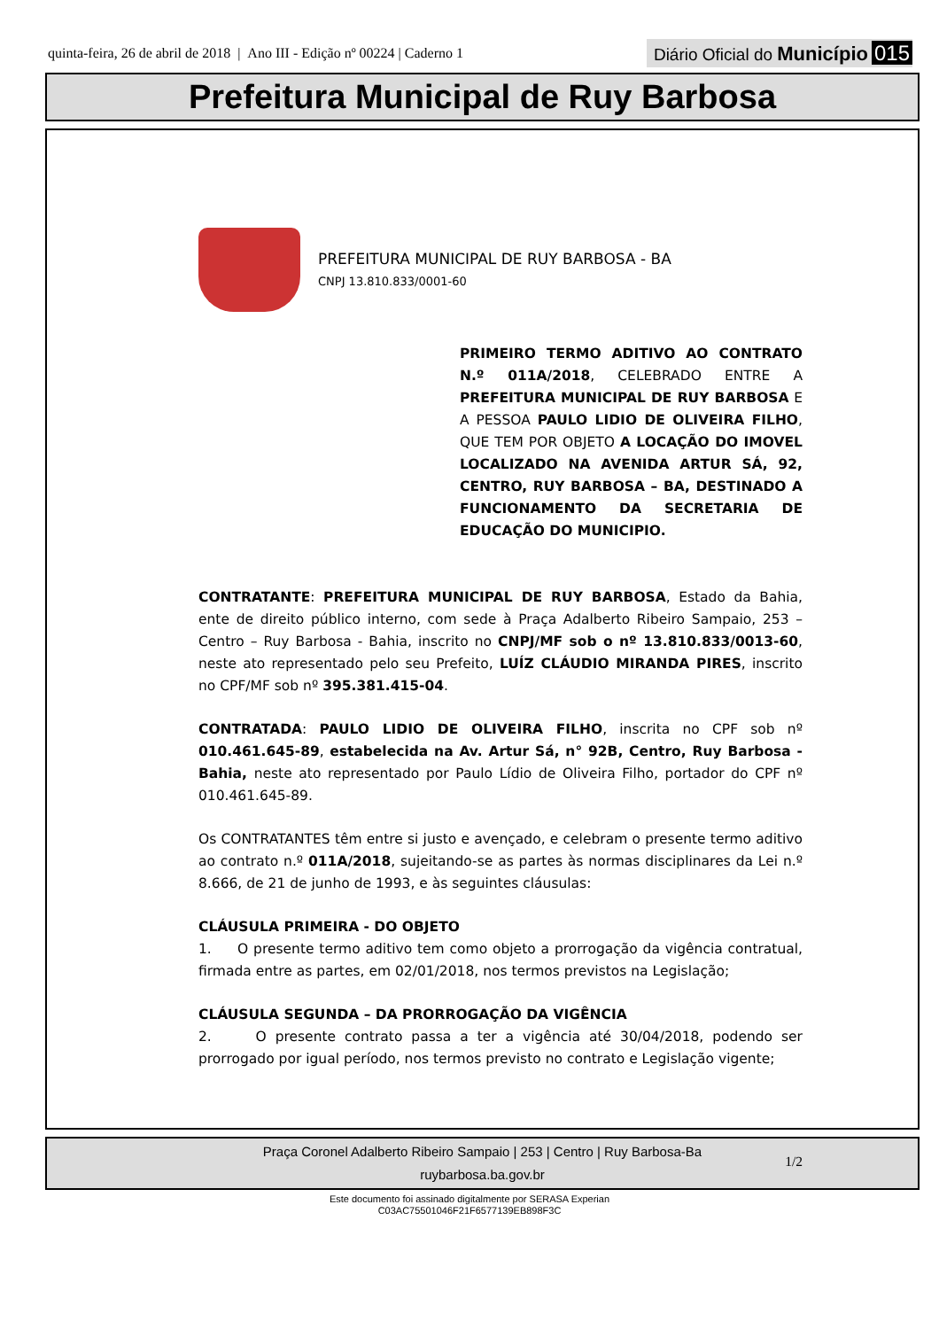quinta-feira, 26 de abril de 2018 | Ano III - Edição nº 00224 | Caderno 1
Diário Oficial do Município 015
Prefeitura Municipal de Ruy Barbosa
PREFEITURA MUNICIPAL DE RUY BARBOSA - BA
CNPJ 13.810.833/0001-60
PRIMEIRO TERMO ADITIVO AO CONTRATO N.º 011A/2018, CELEBRADO ENTRE A PREFEITURA MUNICIPAL DE RUY BARBOSA E A PESSOA PAULO LIDIO DE OLIVEIRA FILHO, QUE TEM POR OBJETO A LOCAÇÃO DO IMOVEL LOCALIZADO NA AVENIDA ARTUR SÁ, 92, CENTRO, RUY BARBOSA – BA, DESTINADO A FUNCIONAMENTO DA SECRETARIA DE EDUCAÇÃO DO MUNICIPIO.
CONTRATANTE: PREFEITURA MUNICIPAL DE RUY BARBOSA, Estado da Bahia, ente de direito público interno, com sede à Praça Adalberto Ribeiro Sampaio, 253 – Centro – Ruy Barbosa - Bahia, inscrito no CNPJ/MF sob o nº 13.810.833/0013-60, neste ato representado pelo seu Prefeito, LUÍZ CLÁUDIO MIRANDA PIRES, inscrito no CPF/MF sob nº 395.381.415-04.
CONTRATADA: PAULO LIDIO DE OLIVEIRA FILHO, inscrita no CPF sob nº 010.461.645-89, estabelecida na Av. Artur Sá, n° 92B, Centro, Ruy Barbosa - Bahia, neste ato representado por Paulo Lídio de Oliveira Filho, portador do CPF nº 010.461.645-89.
Os CONTRATANTES têm entre si justo e avençado, e celebram o presente termo aditivo ao contrato n.º 011A/2018, sujeitando-se as partes às normas disciplinares da Lei n.º 8.666, de 21 de junho de 1993, e às seguintes cláusulas:
CLÁUSULA PRIMEIRA - DO OBJETO
1. O presente termo aditivo tem como objeto a prorrogação da vigência contratual, firmada entre as partes, em 02/01/2018, nos termos previstos na Legislação;
CLÁUSULA SEGUNDA – DA PRORROGAÇÃO DA VIGÊNCIA
2. O presente contrato passa a ter a vigência até 30/04/2018, podendo ser prorrogado por igual período, nos termos previsto no contrato e Legislação vigente;
1/2
Praça Coronel Adalberto Ribeiro Sampaio | 253 | Centro | Ruy Barbosa-Ba
ruybarbosa.ba.gov.br
Este documento foi assinado digitalmente por SERASA Experian
C03AC75501046F21F6577139EB898F3C